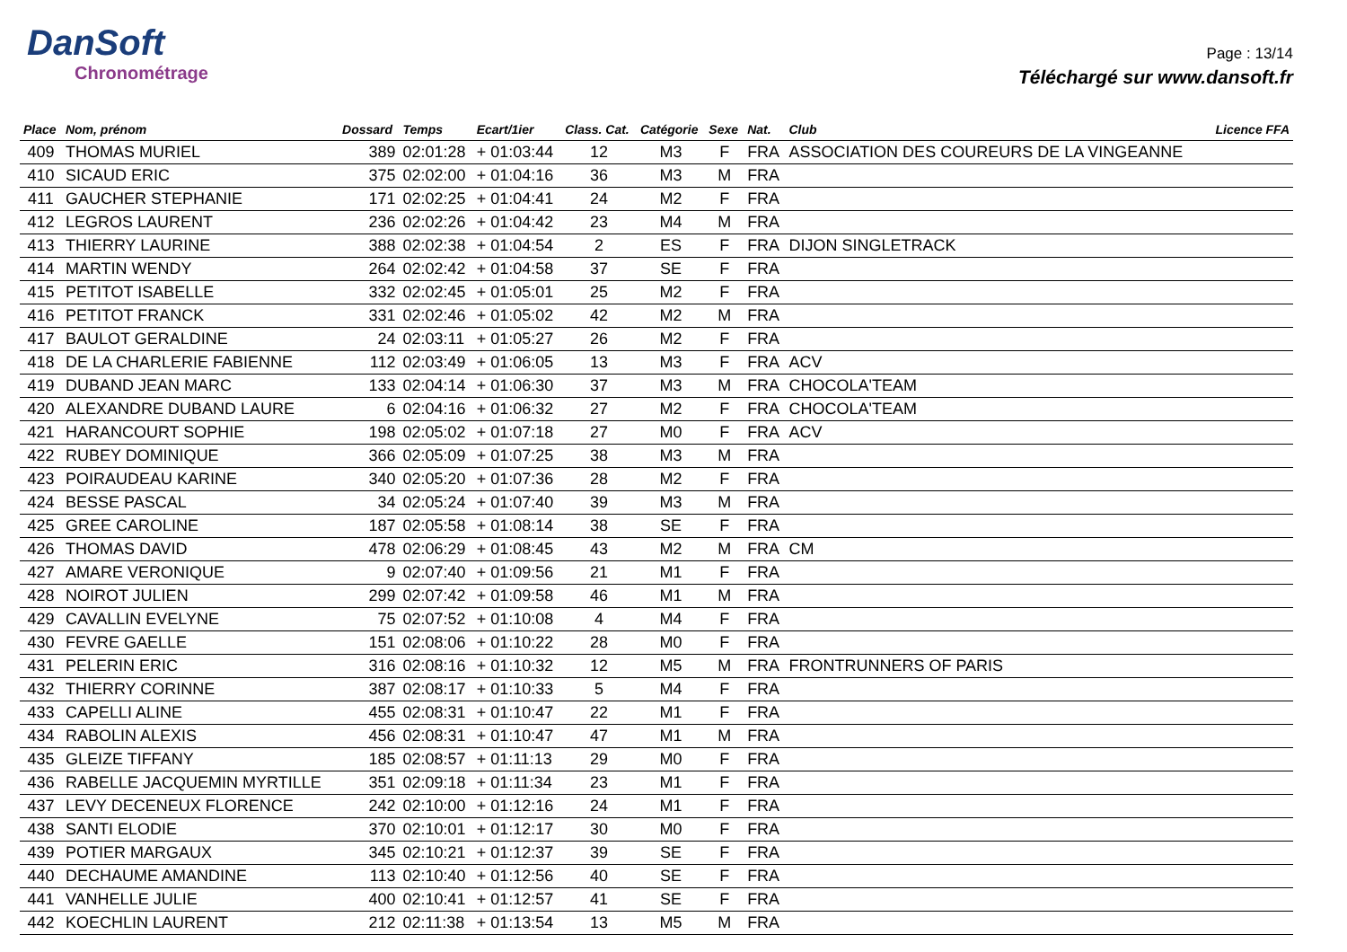DanSoft
Chronométrage
Page : 13/14
Téléchargé sur www.dansoft.fr
| Place | Nom, prénom | Dossard | Temps | Ecart/1ier | Class. Cat. | Catégorie | Sexe | Nat. | Club | Licence FFA |
| --- | --- | --- | --- | --- | --- | --- | --- | --- | --- | --- |
| 409 | THOMAS MURIEL | 389 | 02:01:28 | + 01:03:44 | 12 | M3 | F | FRA | ASSOCIATION DES COUREURS DE LA VINGEANNE | |
| 410 | SICAUD ERIC | 375 | 02:02:00 | + 01:04:16 | 36 | M3 | M | FRA | | |
| 411 | GAUCHER STEPHANIE | 171 | 02:02:25 | + 01:04:41 | 24 | M2 | F | FRA | | |
| 412 | LEGROS LAURENT | 236 | 02:02:26 | + 01:04:42 | 23 | M4 | M | FRA | | |
| 413 | THIERRY LAURINE | 388 | 02:02:38 | + 01:04:54 | 2 | ES | F | FRA | DIJON SINGLETRACK | |
| 414 | MARTIN WENDY | 264 | 02:02:42 | + 01:04:58 | 37 | SE | F | FRA | | |
| 415 | PETITOT ISABELLE | 332 | 02:02:45 | + 01:05:01 | 25 | M2 | F | FRA | | |
| 416 | PETITOT FRANCK | 331 | 02:02:46 | + 01:05:02 | 42 | M2 | M | FRA | | |
| 417 | BAULOT GERALDINE | 24 | 02:03:11 | + 01:05:27 | 26 | M2 | F | FRA | | |
| 418 | DE LA CHARLERIE FABIENNE | 112 | 02:03:49 | + 01:06:05 | 13 | M3 | F | FRA | ACV | |
| 419 | DUBAND JEAN MARC | 133 | 02:04:14 | + 01:06:30 | 37 | M3 | M | FRA | CHOCOLA'TEAM | |
| 420 | ALEXANDRE DUBAND LAURE | 6 | 02:04:16 | + 01:06:32 | 27 | M2 | F | FRA | CHOCOLA'TEAM | |
| 421 | HARANCOURT SOPHIE | 198 | 02:05:02 | + 01:07:18 | 27 | M0 | F | FRA | ACV | |
| 422 | RUBEY DOMINIQUE | 366 | 02:05:09 | + 01:07:25 | 38 | M3 | M | FRA | | |
| 423 | POIRAUDEAU KARINE | 340 | 02:05:20 | + 01:07:36 | 28 | M2 | F | FRA | | |
| 424 | BESSE PASCAL | 34 | 02:05:24 | + 01:07:40 | 39 | M3 | M | FRA | | |
| 425 | GREE CAROLINE | 187 | 02:05:58 | + 01:08:14 | 38 | SE | F | FRA | | |
| 426 | THOMAS DAVID | 478 | 02:06:29 | + 01:08:45 | 43 | M2 | M | FRA | CM | |
| 427 | AMARE VERONIQUE | 9 | 02:07:40 | + 01:09:56 | 21 | M1 | F | FRA | | |
| 428 | NOIROT JULIEN | 299 | 02:07:42 | + 01:09:58 | 46 | M1 | M | FRA | | |
| 429 | CAVALLIN EVELYNE | 75 | 02:07:52 | + 01:10:08 | 4 | M4 | F | FRA | | |
| 430 | FEVRE GAELLE | 151 | 02:08:06 | + 01:10:22 | 28 | M0 | F | FRA | | |
| 431 | PELERIN ERIC | 316 | 02:08:16 | + 01:10:32 | 12 | M5 | M | FRA | FRONTRUNNERS OF PARIS | |
| 432 | THIERRY CORINNE | 387 | 02:08:17 | + 01:10:33 | 5 | M4 | F | FRA | | |
| 433 | CAPELLI ALINE | 455 | 02:08:31 | + 01:10:47 | 22 | M1 | F | FRA | | |
| 434 | RABOLIN ALEXIS | 456 | 02:08:31 | + 01:10:47 | 47 | M1 | M | FRA | | |
| 435 | GLEIZE TIFFANY | 185 | 02:08:57 | + 01:11:13 | 29 | M0 | F | FRA | | |
| 436 | RABELLE JACQUEMIN MYRTILLE | 351 | 02:09:18 | + 01:11:34 | 23 | M1 | F | FRA | | |
| 437 | LEVY DECENEUX FLORENCE | 242 | 02:10:00 | + 01:12:16 | 24 | M1 | F | FRA | | |
| 438 | SANTI ELODIE | 370 | 02:10:01 | + 01:12:17 | 30 | M0 | F | FRA | | |
| 439 | POTIER MARGAUX | 345 | 02:10:21 | + 01:12:37 | 39 | SE | F | FRA | | |
| 440 | DECHAUME AMANDINE | 113 | 02:10:40 | + 01:12:56 | 40 | SE | F | FRA | | |
| 441 | VANHELLE JULIE | 400 | 02:10:41 | + 01:12:57 | 41 | SE | F | FRA | | |
| 442 | KOECHLIN LAURENT | 212 | 02:11:38 | + 01:13:54 | 13 | M5 | M | FRA | | |